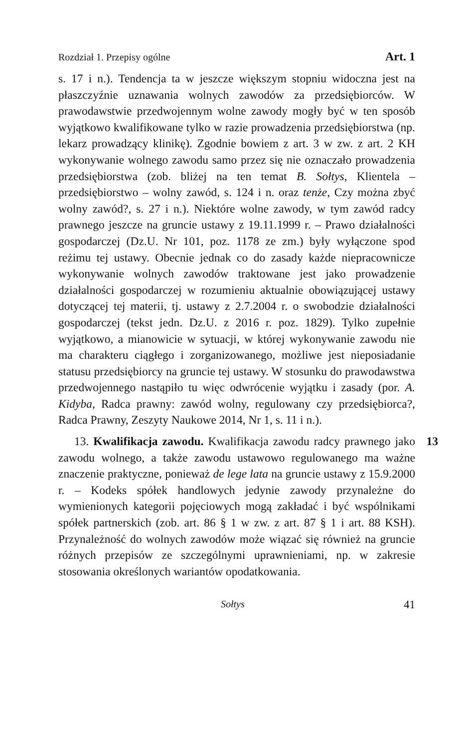Rozdział 1. Przepisy ogólne Art. 1
s. 17 i n.). Tendencja ta w jeszcze większym stopniu widoczna jest na płaszczyźnie uznawania wolnych zawodów za przedsiębiorców. W prawodawstwie przedwojennym wolne zawody mogły być w ten sposób wyjątkowo kwalifikowane tylko w razie prowadzenia przedsiębiorstwa (np. lekarz prowadzący klinikę). Zgodnie bowiem z art. 3 w zw. z art. 2 KH wykonywanie wolnego zawodu samo przez się nie oznaczało prowadzenia przedsiębiorstwa (zob. bliżej na ten temat B. Sołtys, Klientela – przedsiębiorstwo – wolny zawód, s. 124 i n. oraz tenże, Czy można zbyć wolny zawód?, s. 27 i n.). Niektóre wolne zawody, w tym zawód radcy prawnego jeszcze na gruncie ustawy z 19.11.1999 r. – Prawo działalności gospodarczej (Dz.U. Nr 101, poz. 1178 ze zm.) były wyłączone spod reżimu tej ustawy. Obecnie jednak co do zasady każde niepracownicze wykonywanie wolnych zawodów traktowane jest jako prowadzenie działalności gospodarczej w rozumieniu aktualnie obowiązującej ustawy dotyczącej tej materii, tj. ustawy z 2.7.2004 r. o swobodzie działalności gospodarczej (tekst jedn. Dz.U. z 2016 r. poz. 1829). Tylko zupełnie wyjątkowo, a mianowicie w sytuacji, w której wykonywanie zawodu nie ma charakteru ciągłego i zorganizowanego, możliwe jest nieposiadanie statusu przedsiębiorcy na gruncie tej ustawy. W stosunku do prawodawstwa przedwojennego nastąpiło tu więc odwrócenie wyjątku i zasady (por. A. Kidyba, Radca prawny: zawód wolny, regulowany czy przedsiębiorca?, Radca Prawny, Zeszyty Naukowe 2014, Nr 1, s. 11 i n.).
13 13. Kwalifikacja zawodu. Kwalifikacja zawodu radcy prawnego jako zawodu wolnego, a także zawodu ustawowo regulowanego ma ważne znaczenie praktyczne, ponieważ de lege lata na gruncie ustawy z 15.9.2000 r. – Kodeks spółek handlowych jedynie zawody przynależne do wymienionych kategorii pojęciowych mogą zakładać i być wspólnikami spółek partnerskich (zob. art. 86 § 1 w zw. z art. 87 § 1 i art. 88 KSH). Przynależność do wolnych zawodów może wiązać się również na gruncie różnych przepisów ze szczególnymi uprawnieniami, np. w zakresie stosowania określonych wariantów opodatkowania.
Sołtys 41